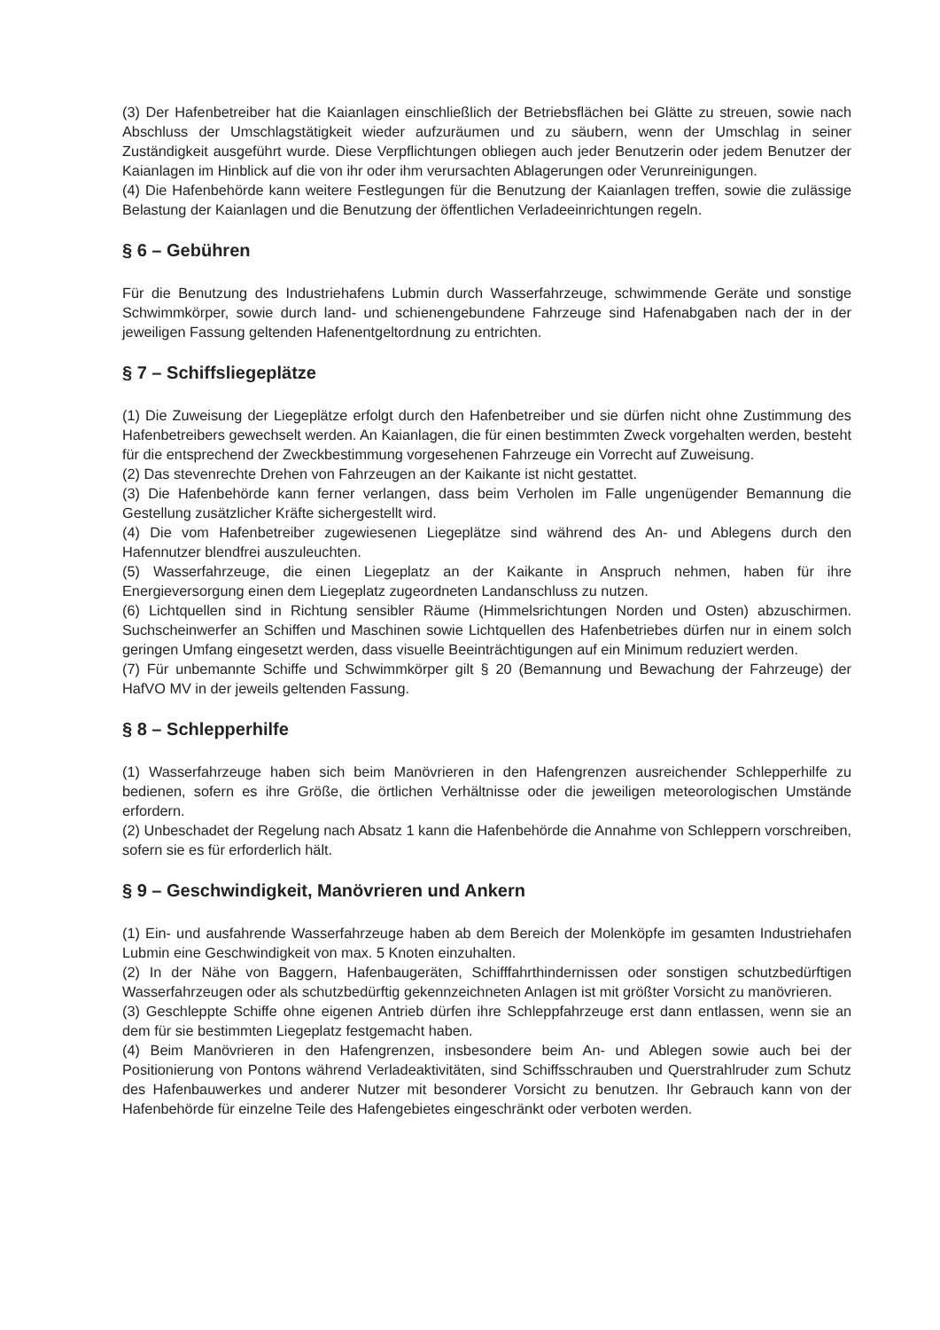(3) Der Hafenbetreiber hat die Kaianlagen einschließlich der Betriebsflächen bei Glätte zu streuen, sowie nach Abschluss der Umschlagstätigkeit wieder aufzuräumen und zu säubern, wenn der Umschlag in seiner Zuständigkeit ausgeführt wurde. Diese Verpflichtungen obliegen auch jeder Benutzerin oder jedem Benutzer der Kaianlagen im Hinblick auf die von ihr oder ihm verursachten Ablagerungen oder Verunreinigungen.
(4) Die Hafenbehörde kann weitere Festlegungen für die Benutzung der Kaianlagen treffen, sowie die zulässige Belastung der Kaianlagen und die Benutzung der öffentlichen Verladeeinrichtungen regeln.
§ 6 – Gebühren
Für die Benutzung des Industriehafens Lubmin durch Wasserfahrzeuge, schwimmende Geräte und sonstige Schwimmkörper, sowie durch land- und schienengebundene Fahrzeuge sind Hafenabgaben nach der in der jeweiligen Fassung geltenden Hafenentgeltordnung zu entrichten.
§ 7 – Schiffsliegeplätze
(1) Die Zuweisung der Liegeplätze erfolgt durch den Hafenbetreiber und sie dürfen nicht ohne Zustimmung des Hafenbetreibers gewechselt werden. An Kaianlagen, die für einen bestimmten Zweck vorgehalten werden, besteht für die entsprechend der Zweckbestimmung vorgesehenen Fahrzeuge ein Vorrecht auf Zuweisung.
(2) Das stevenrechte Drehen von Fahrzeugen an der Kaikante ist nicht gestattet.
(3) Die Hafenbehörde kann ferner verlangen, dass beim Verholen im Falle ungenügender Bemannung die Gestellung zusätzlicher Kräfte sichergestellt wird.
(4) Die vom Hafenbetreiber zugewiesenen Liegeplätze sind während des An- und Ablegens durch den Hafennutzer blendfrei auszuleuchten.
(5) Wasserfahrzeuge, die einen Liegeplatz an der Kaikante in Anspruch nehmen, haben für ihre Energieversorgung einen dem Liegeplatz zugeordneten Landanschluss zu nutzen.
(6) Lichtquellen sind in Richtung sensibler Räume (Himmelsrichtungen Norden und Osten) abzuschirmen. Suchscheinwerfer an Schiffen und Maschinen sowie Lichtquellen des Hafenbetriebes dürfen nur in einem solch geringen Umfang eingesetzt werden, dass visuelle Beeinträchtigungen auf ein Minimum reduziert werden.
(7) Für unbemannte Schiffe und Schwimmkörper gilt § 20 (Bemannung und Bewachung der Fahrzeuge) der HafVO MV in der jeweils geltenden Fassung.
§ 8 – Schlepperhilfe
(1) Wasserfahrzeuge haben sich beim Manövrieren in den Hafengrenzen ausreichender Schlepperhilfe zu bedienen, sofern es ihre Größe, die örtlichen Verhältnisse oder die jeweiligen meteorologischen Umstände erfordern.
(2) Unbeschadet der Regelung nach Absatz 1 kann die Hafenbehörde die Annahme von Schleppern vorschreiben, sofern sie es für erforderlich hält.
§ 9 – Geschwindigkeit, Manövrieren und Ankern
(1) Ein- und ausfahrende Wasserfahrzeuge haben ab dem Bereich der Molenköpfe im gesamten Industriehafen Lubmin eine Geschwindigkeit von max. 5 Knoten einzuhalten.
(2) In der Nähe von Baggern, Hafenbaugeräten, Schifffahrthindernissen oder sonstigen schutzbedürftigen Wasserfahrzeugen oder als schutzbedürftig gekennzeichneten Anlagen ist mit größter Vorsicht zu manövrieren.
(3) Geschleppte Schiffe ohne eigenen Antrieb dürfen ihre Schleppfahrzeuge erst dann entlassen, wenn sie an dem für sie bestimmten Liegeplatz festgemacht haben.
(4) Beim Manövrieren in den Hafengrenzen, insbesondere beim An- und Ablegen sowie auch bei der Positionierung von Pontons während Verladeaktivitäten, sind Schiffsschrauben und Querstrahlruder zum Schutz des Hafenbauwerkes und anderer Nutzer mit besonderer Vorsicht zu benutzen. Ihr Gebrauch kann von der Hafenbehörde für einzelne Teile des Hafengebietes eingeschränkt oder verboten werden.